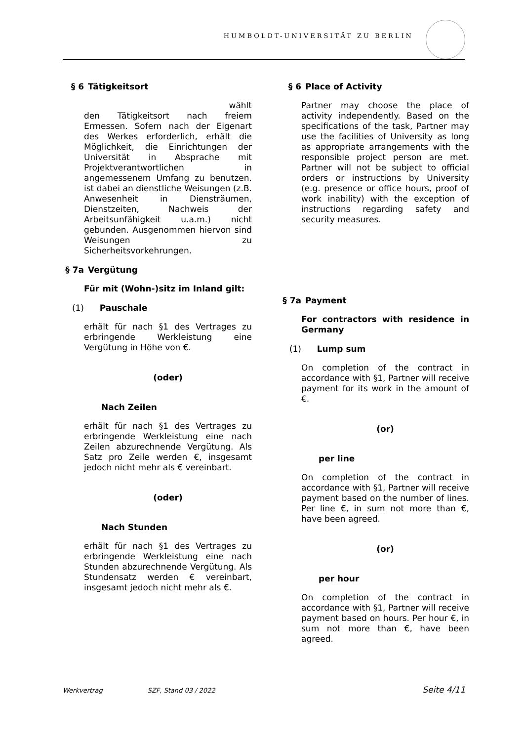HUMBOLDT-UNIVERSITÄT ZU BERLIN
§ 6 Tätigkeitsort
wählt
den Tätigkeitsort nach freiem Ermessen. Sofern nach der Eigenart des Werkes erforderlich, erhält die Möglichkeit, die Einrichtungen der Universität in Absprache mit Projektverantwortlichen in angemessenem Umfang zu benutzen. ist dabei an dienstliche Weisungen (z.B. Anwesenheit in Diensträumen, Dienstzeiten, Nachweis der Arbeitsunfähigkeit u.a.m.) nicht gebunden. Ausgenommen hiervon sind Weisungen zu Sicherheitsvorkehrungen.
§ 7a Vergütung
Für mit (Wohn-)sitz im Inland gilt:
(1) Pauschale
erhält für nach §1 des Vertrages zu erbringende Werkleistung eine Vergütung in Höhe von €.
(oder)
Nach Zeilen
erhält für nach §1 des Vertrages zu erbringende Werkleistung eine nach Zeilen abzurechnende Vergütung. Als Satz pro Zeile werden €, insgesamt jedoch nicht mehr als € vereinbart.
(oder)
Nach Stunden
erhält für nach §1 des Vertrages zu erbringende Werkleistung eine nach Stunden abzurechnende Vergütung. Als Stundensatz werden € vereinbart, insgesamt jedoch nicht mehr als €.
§ 6 Place of Activity
Partner may choose the place of activity independently. Based on the specifications of the task, Partner may use the facilities of University as long as appropriate arrangements with the responsible project person are met. Partner will not be subject to official orders or instructions by University (e.g. presence or office hours, proof of work inability) with the exception of instructions regarding safety and security measures.
§ 7a Payment
For contractors with residence in Germany
(1) Lump sum
On completion of the contract in accordance with §1, Partner will receive payment for its work in the amount of €.
(or)
per line
On completion of the contract in accordance with §1, Partner will receive payment based on the number of lines. Per line €, in sum not more than €, have been agreed.
(or)
per hour
On completion of the contract in accordance with §1, Partner will receive payment based on hours. Per hour €, in sum not more than €, have been agreed.
Werkvertrag SZF, Stand 03 / 2022 Seite 4/11